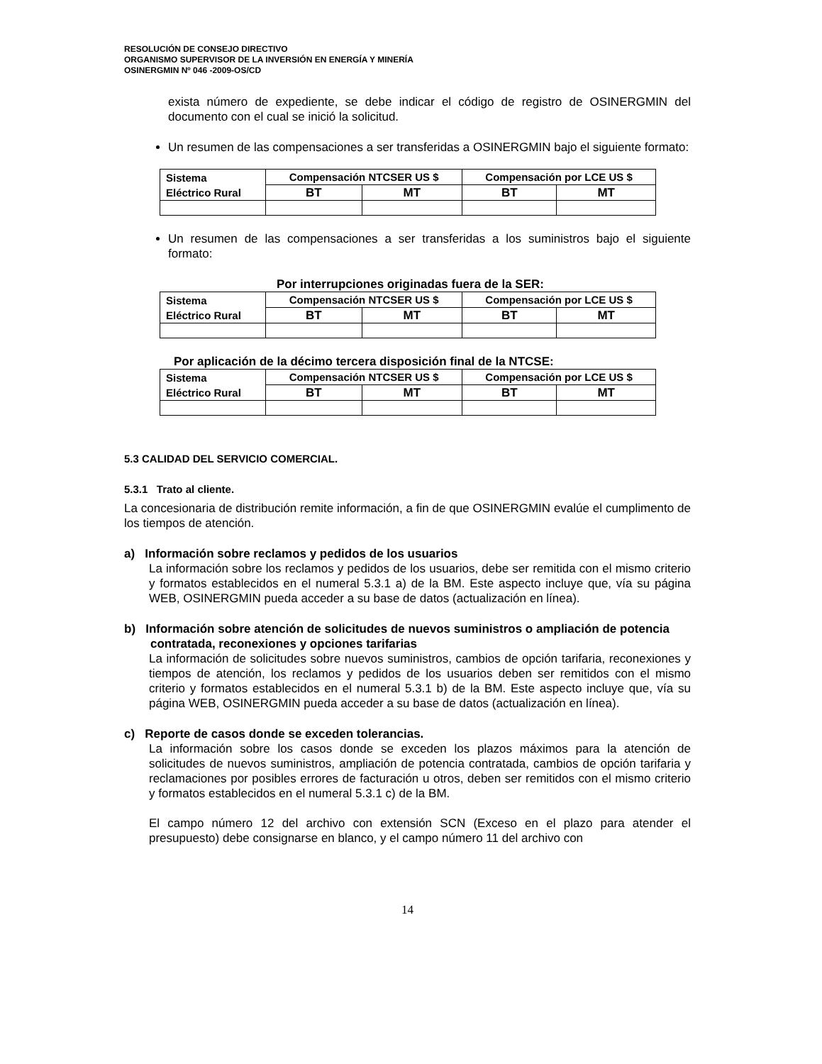RESOLUCIÓN DE CONSEJO DIRECTIVO
ORGANISMO SUPERVISOR DE LA INVERSIÓN EN ENERGÍA Y MINERÍA
OSINERGMIN Nº 046 -2009-OS/CD
exista número de expediente, se debe indicar el código de registro de OSINERGMIN del documento con el cual se inició la solicitud.
Un resumen de las compensaciones a ser transferidas a OSINERGMIN bajo el siguiente formato:
| Sistema Eléctrico Rural | Compensación NTCSER US $ | | Compensación por LCE US $ | |
| --- | --- | --- | --- | --- |
| | BT | MT | BT | MT |
Un resumen de las compensaciones a ser transferidas a los suministros bajo el siguiente formato:
Por interrupciones originadas fuera de la SER:
| Sistema Eléctrico Rural | Compensación NTCSER US $ | | Compensación por LCE US $ | |
| --- | --- | --- | --- | --- |
| | BT | MT | BT | MT |
Por aplicación de la décimo tercera disposición final de la NTCSE:
| Sistema Eléctrico Rural | Compensación NTCSER US $ | | Compensación por LCE US $ | |
| --- | --- | --- | --- | --- |
| | BT | MT | BT | MT |
5.3 CALIDAD DEL SERVICIO COMERCIAL.
5.3.1 Trato al cliente.
La concesionaria de distribución remite información, a fin de que OSINERGMIN evalúe el cumplimento de los tiempos de atención.
a) Información sobre reclamos y pedidos de los usuarios
La información sobre los reclamos y pedidos de los usuarios, debe ser remitida con el mismo criterio y formatos establecidos en el numeral 5.3.1 a) de la BM. Este aspecto incluye que, vía su página WEB, OSINERGMIN pueda acceder a su base de datos (actualización en línea).
b) Información sobre atención de solicitudes de nuevos suministros o ampliación de potencia contratada, reconexiones y opciones tarifarias
La información de solicitudes sobre nuevos suministros, cambios de opción tarifaria, reconexiones y tiempos de atención, los reclamos y pedidos de los usuarios deben ser remitidos con el mismo criterio y formatos establecidos en el numeral 5.3.1 b) de la BM. Este aspecto incluye que, vía su página WEB, OSINERGMIN pueda acceder a su base de datos (actualización en línea).
c) Reporte de casos donde se exceden tolerancias.
La información sobre los casos donde se exceden los plazos máximos para la atención de solicitudes de nuevos suministros, ampliación de potencia contratada, cambios de opción tarifaria y reclamaciones por posibles errores de facturación u otros, deben ser remitidos con el mismo criterio y formatos establecidos en el numeral 5.3.1 c) de la BM.
El campo número 12 del archivo con extensión SCN (Exceso en el plazo para atender el presupuesto) debe consignarse en blanco, y el campo número 11 del archivo con
14